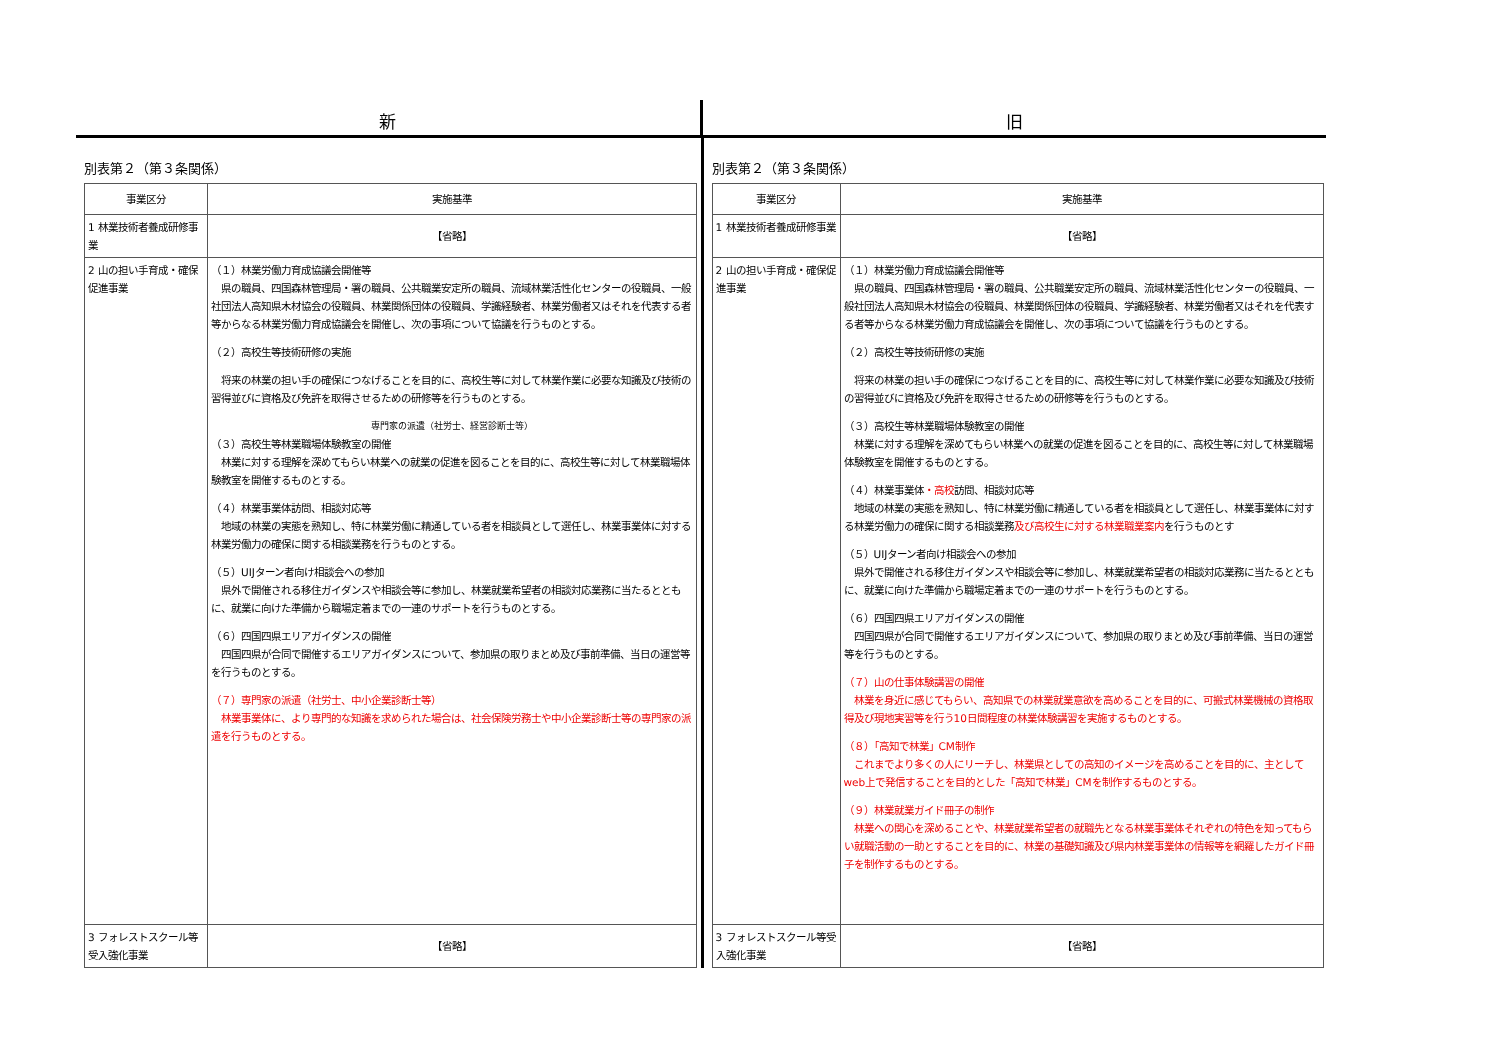新 旧
別表第２（第３条関係）
| 事業区分 | 実施基準 |
| --- | --- |
| 1 林業技術者養成研修事業 | 【省略】 |
| 2 山の担い手育成・確保促進事業 | （１）林業労働力育成協議会開催等 県の職員、四国森林管理局・署の職員、公共職業安定所の職員、流域林業活性化センターの役職員、一般社団法人高知県木材協会の役職員、林業関係団体の役職員、学識経験者、林業労働者又はそれを代表する者等からなる林業労働力育成協議会を開催し、次の事項について協議を行うものとする。 （２）高校生等技術研修の実施 将来の林業の担い手の確保につなげることを目的に、高校生等に対して林業作業に必要な知識及び技術の習得並びに資格及び免許を取得させるための研修等を行うものとする。 専門家の派遣（社労士、経営診断士等） （３）高校生等林業職場体験教室の開催 林業に対する理解を深めてもらい林業への就業の促進を図ることを目的に、高校生等に対して林業職場体験教室を開催するものとする。 （４）林業事業体訪問、相談対応等 地域の林業の実態を熟知し、特に林業労働に精通している者を相談員として選任し、林業事業体に対する林業労働力の確保に関する相談業務を行うものとする。 （５）UIJターン者向け相談会への参加 県外で開催される移住ガイダンスや相談会等に参加し、林業就業希望者の相談対応業務に当たるとともに、就業に向けた準備から職場定着までの一連のサポートを行うものとする。 （６）四国四県エリアガイダンスの開催 四国四県が合同で開催するエリアガイダンスについて、参加県の取りまとめ及び事前準備、当日の運営等を行うものとする。 （７）専門家の派遣（社労士、中小企業診断士等） 林業事業体に、より専門的な知識を求められた場合は、社会保険労務士や中小企業診断士等の専門家の派遣を行うものとする。 |
| 3 フォレストスクール等受入強化事業 | 【省略】 |
別表第２（第３条関係）
| 事業区分 | 実施基準 |
| --- | --- |
| 1 林業技術者養成研修事業 | 【省略】 |
| 2 山の担い手育成・確保促進事業 | （１）林業労働力育成協議会開催等 県の職員、四国森林管理局・署の職員、公共職業安定所の職員、流域林業活性化センターの役職員、一般社団法人高知県木材協会の役職員、林業関係団体の役職員、学識経験者、林業労働者又はそれを代表する者等からなる林業労働力育成協議会を開催し、次の事項について協議を行うものとする。 （２）高校生等技術研修の実施 将来の林業の担い手の確保につなげることを目的に、高校生等に対して林業作業に必要な知識及び技術の習得並びに資格及び免許を取得させるための研修等を行うものとする。 （３）高校生等林業職場体験教室の開催 林業に対する理解を深めてもらい林業への就業の促進を図ることを目的に、高校生等に対して林業職場体験教室を開催するものとする。 （４）林業事業体 ・高校 訪問、相談対応等 地域の林業の実態を熟知し、特に林業労働に精通している者を相談員として選任し、林業事業体に対する林業労働力の確保に関する相談業務 及び高校生に対する林業職業案内 を行うものとす （５）UIJターン者向け相談会への参加 県外で開催される移住ガイダンスや相談会等に参加し、林業就業希望者の相談対応業務に当たるとともに、就業に向けた準備から職場定着までの一連のサポートを行うものとする。 （６）四国四県エリアガイダンスの開催 四国四県が合同で開催するエリアガイダンスについて、参加県の取りまとめ及び事前準備、当日の運営等を行うものとする。 （７）山の仕事体験講習の開催 林業を身近に感じてもらい、高知県での林業就業意欲を高めることを目的に、可搬式林業機械の資格取得及び現地実習等を行う10日間程度の林業体験講習を実施するものとする。 （８）「高知で林業」CM制作 これまでより多くの人にリーチし、林業県としての高知のイメージを高めることを目的に、主としてweb上で発信することを目的とした「高知で林業」CMを制作するものとする。 （９）林業就業ガイド冊子の制作 林業への関心を深めることや、林業就業希望者の就職先となる林業事業体それぞれの特色を知ってもらい就職活動の一助とすることを目的に、林業の基礎知識及び県内林業事業体の情報等を網羅したガイド冊子を制作するものとする。 |
| 3 フォレストスクール等受入強化事業 | 【省略】 |